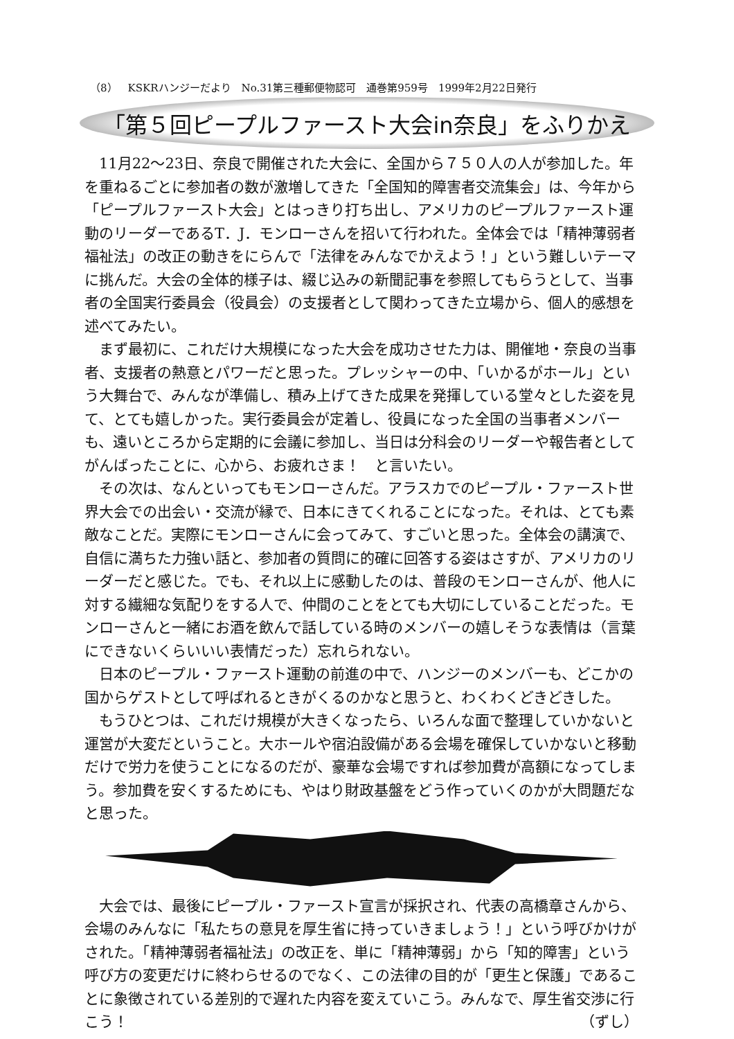（8）　KSKRハンジーだより　No.31第三種郵便物認可　通巻第959号　1999年2月22日発行
「第５回ピープルファースト大会in奈良」をふりかえ
11月22〜23日、奈良で開催された大会に、全国から７５０人の人が参加した。年を重ねるごとに参加者の数が激増してきた「全国知的障害者交流集会」は、今年から「ピープルファースト大会」とはっきり打ち出し、アメリカのピープルファースト運動のリーダーであるT．J．モンローさんを招いて行われた。全体会では「精神薄弱者福祉法」の改正の動きをにらんで「法律をみんなでかえよう！」という難しいテーマに挑んだ。大会の全体的様子は、綴じ込みの新聞記事を参照してもらうとして、当事者の全国実行委員会（役員会）の支援者として関わってきた立場から、個人的感想を述べてみたい。
まず最初に、これだけ大規模になった大会を成功させた力は、開催地・奈良の当事者、支援者の熱意とパワーだと思った。プレッシャーの中、「いかるがホール」という大舞台で、みんなが準備し、積み上げてきた成果を発揮している堂々とした姿を見て、とても嬉しかった。実行委員会が定着し、役員になった全国の当事者メンバーも、遠いところから定期的に会議に参加し、当日は分科会のリーダーや報告者としてがんばったことに、心から、お疲れさま！　と言いたい。
その次は、なんといってもモンローさんだ。アラスカでのピープル・ファースト世界大会での出会い・交流が縁で、日本にきてくれることになった。それは、とても素敵なことだ。実際にモンローさんに会ってみて、すごいと思った。全体会の講演で、自信に満ちた力強い話と、参加者の質問に的確に回答する姿はさすが、アメリカのリーダーだと感じた。でも、それ以上に感動したのは、普段のモンローさんが、他人に対する繊細な気配りをする人で、仲間のことをとても大切にしていることだった。モンローさんと一緒にお酒を飲んで話している時のメンバーの嬉しそうな表情は（言葉にできないくらいいい表情だった）忘れられない。
日本のピープル・ファースト運動の前進の中で、ハンジーのメンバーも、どこかの国からゲストとして呼ばれるときがくるのかなと思うと、わくわくどきどきした。
もうひとつは、これだけ規模が大きくなったら、いろんな面で整理していかないと運営が大変だということ。大ホールや宿泊設備がある会場を確保していかないと移動だけで労力を使うことになるのだが、豪華な会場ですれば参加費が高額になってしまう。参加費を安くするためにも、やはり財政基盤をどう作っていくのかが大問題だなと思った。
大会では、最後にピープル・ファースト宣言が採択され、代表の高橋章さんから、会場のみんなに「私たちの意見を厚生省に持っていきましょう！」という呼びかけがされた。「精神薄弱者福祉法」の改正を、単に「精神薄弱」から「知的障害」という呼び方の変更だけに終わらせるのでなく、この法律の目的が「更生と保護」であることに象徴されている差別的で遅れた内容を変えていこう。みんなで、厚生省交渉に行こう！ （ずし）